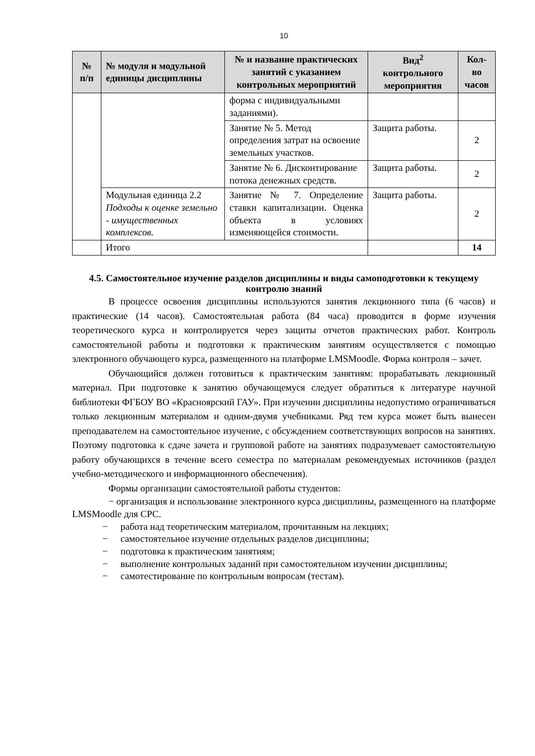10
| № п/п | № модуля и модульной единицы дисциплины | № и название практических занятий с указанием контрольных мероприятий | Вид<sup>2</sup> контрольного мероприятия | Кол-во часов |
| --- | --- | --- | --- | --- |
| | | форма с индивидуальными заданиями). | | |
| | | Занятие № 5. Метод определения затрат на освоение земельных участков. | Защита работы. | 2 |
| | | Занятие № 6. Дисконтирование потока денежных средств. | Защита работы. | 2 |
| | Модульная единица 2.2 Подходы к оценке земельно - имущественных комплексов. | Занятие № 7. Определение ставки капитализации. Оценка объекта в условиях изменяющейся стоимости. | Защита работы. | 2 |
| | Итого | | | 14 |
4.5. Самостоятельное изучение разделов дисциплины и виды самоподготовки к текущему контролю знаний
В процессе освоения дисциплины используются занятия лекционного типа (6 часов) и практические (14 часов). Самостоятельная работа (84 часа) проводится в форме изучения теоретического курса и контролируется через защиты отчетов практических работ. Контроль самостоятельной работы и подготовки к практическим занятиям осуществляется с помощью электронного обучающего курса, размещенного на платформе LMSMoodle. Форма контроля – зачет.
Обучающийся должен готовиться к практическим занятиям: прорабатывать лекционный материал. При подготовке к занятию обучающемуся следует обратиться к литературе научной библиотеки ФГБОУ ВО «Красноярский ГАУ». При изучении дисциплины недопустимо ограничиваться только лекционным материалом и одним-двумя учебниками. Ряд тем курса может быть вынесен преподавателем на самостоятельное изучение, с обсуждением соответствующих вопросов на занятиях. Поэтому подготовка к сдаче зачета и групповой работе на занятиях подразумевает самостоятельную работу обучающихся в течение всего семестра по материалам рекомендуемых источников (раздел учебно-методического и информационного обеспечения).
Формы организации самостоятельной работы студентов:
− организация и использование электронного курса дисциплины, размещенного на платформе LMSMoodle для СРС.
− работа над теоретическим материалом, прочитанным на лекциях;
− самостоятельное изучение отдельных разделов дисциплины;
− подготовка к практическим занятиям;
− выполнение контрольных заданий при самостоятельном изучении дисциплины;
− самотестирование по контрольным вопросам (тестам).